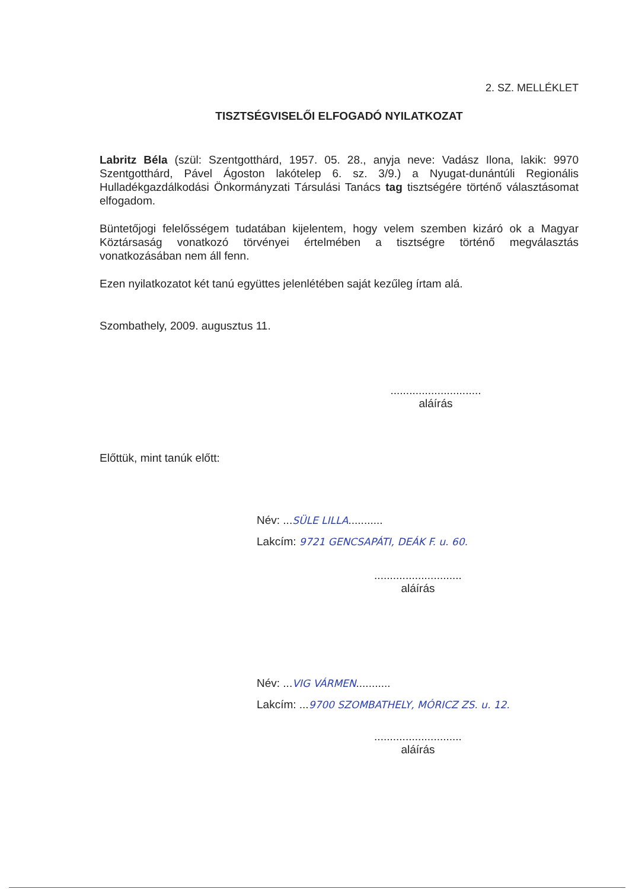2. SZ. MELLÉKLET
TISZTSÉGVISELŐI ELFOGADÓ NYILATKOZAT
Labritz Béla (szül: Szentgotthárd, 1957. 05. 28., anyja neve: Vadász Ilona, lakik: 9970 Szentgotthárd, Pável Ágoston lakótelep 6. sz. 3/9.) a Nyugat-dunántúli Regionális Hulladékgazdálkodási Önkormányzati Társulási Tanács tag tisztségére történő választásomat elfogadom.
Büntetőjogi felelősségem tudatában kijelentem, hogy velem szemben kizáró ok a Magyar Köztársaság vonatkozó törvényei értelmében a tisztségre történő megválasztás vonatkozásában nem áll fenn.
Ezen nyilatkozatot két tanú együttes jelenlétében saját kezűleg írtam alá.
Szombathely, 2009. augusztus 11.
.............................
aláírás
Előttük, mint tanúk előtt:
Név: ...SÜLE LILLA...........
Lakcím: 9721 GENCSAPÁTI, DEÁK F. u. 60.
............................
aláírás
Név: ...VIG VÁRMEN...........
Lakcím: ...9700 SZOMBATHELY, MÓRICZ ZS. u. 12.
............................
aláírás